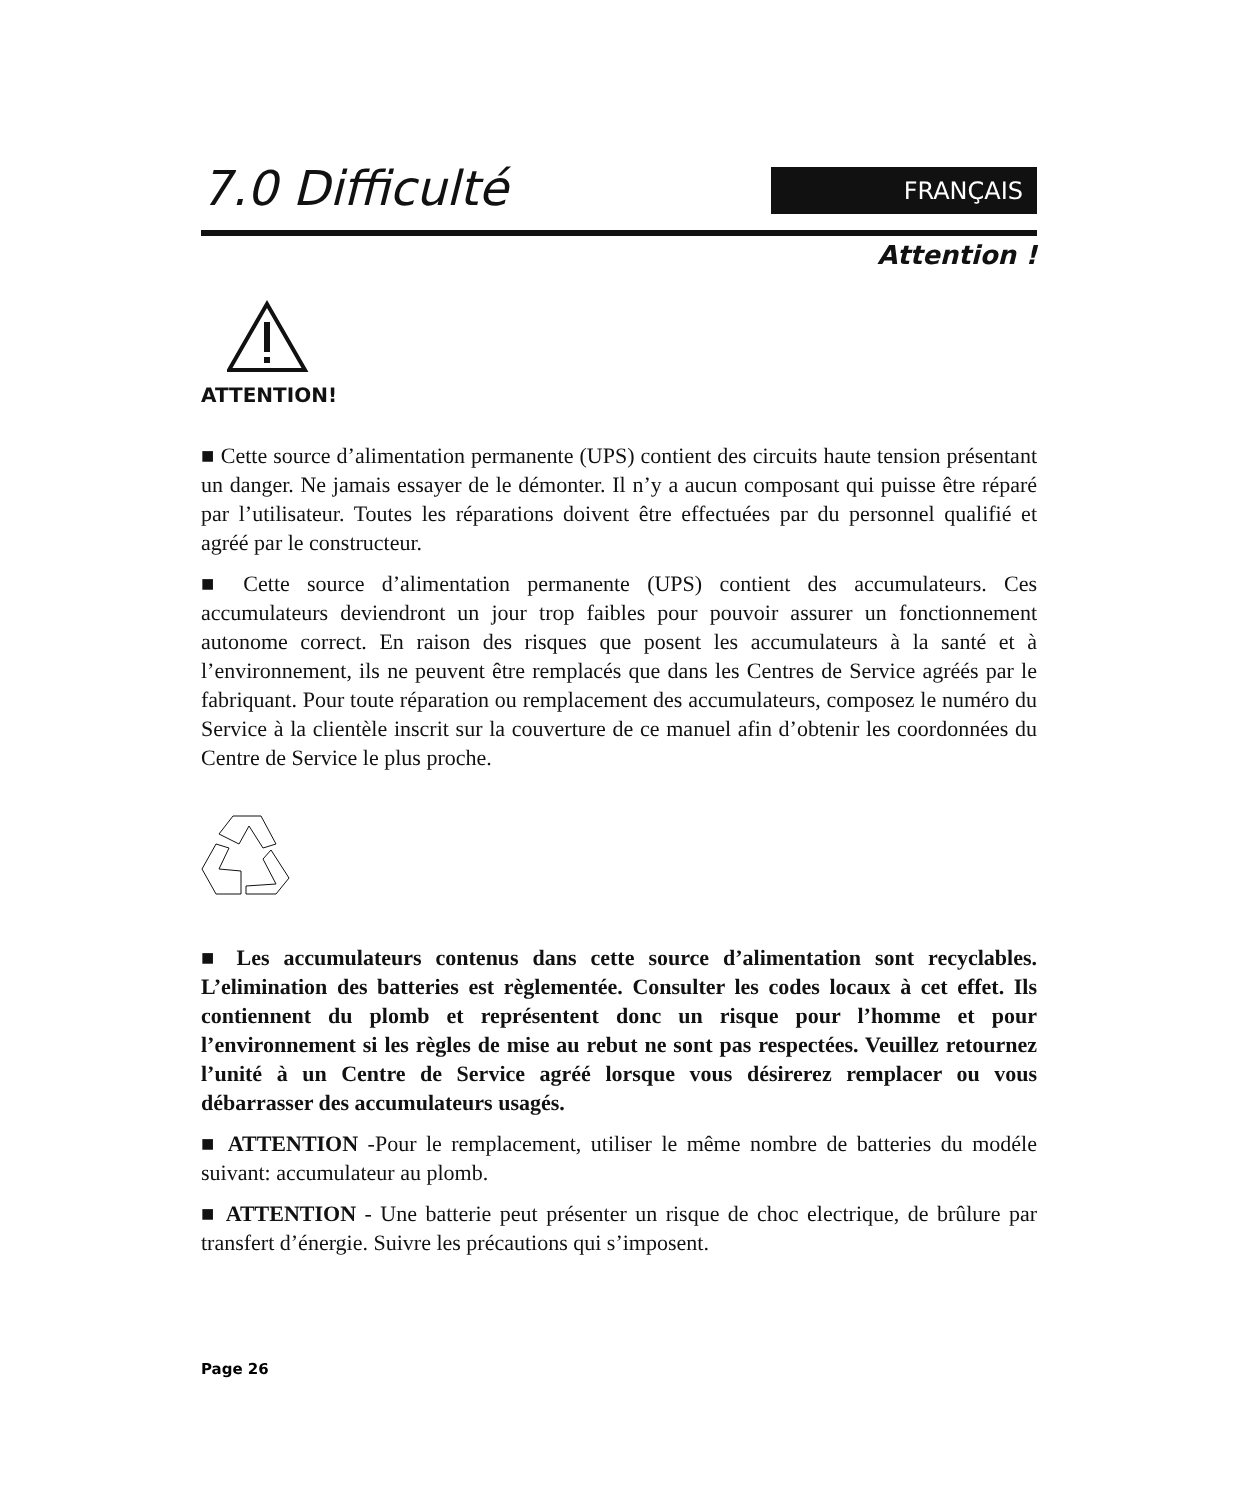7.0 Difficulté
FRANÇAIS
Attention !
ATTENTION!
■ Cette source d’alimentation permanente (UPS) contient des circuits haute tension présentant un danger. Ne jamais essayer de le démonter. Il n’y a aucun composant qui puisse être réparé par l’utilisateur. Toutes les réparations doivent être effectuées par du personnel qualifié et agréé par le constructeur.
■ Cette source d’alimentation permanente (UPS) contient des accumulateurs. Ces accumulateurs deviendront un jour trop faibles pour pouvoir assurer un fonctionnement autonome correct. En raison des risques que posent les accumulateurs à la santé et à l’environnement, ils ne peuvent être remplacés que dans les Centres de Service agréés par le fabriquant. Pour toute réparation ou remplacement des accumulateurs, composez le numéro du Service à la clientèle inscrit sur la couverture de ce manuel afin d’obtenir les coordonnées du Centre de Service le plus proche.
■ Les accumulateurs contenus dans cette source d’alimentation sont recyclables. L’elimination des batteries est règlementée. Consulter les codes locaux à cet effet. Ils contiennent du plomb et représentent donc un risque pour l’homme et pour l’environnement si les règles de mise au rebut ne sont pas respectées. Veuillez retournez l’unité à un Centre de Service agréé lorsque vous désirerez remplacer ou vous débarrasser des accumulateurs usagés.
■ ATTENTION -Pour le remplacement, utiliser le même nombre de batteries du modéle suivant: accumulateur au plomb.
■ ATTENTION - Une batterie peut présenter un risque de choc electrique, de brûlure par transfert d’énergie. Suivre les précautions qui s’imposent.
Page 26